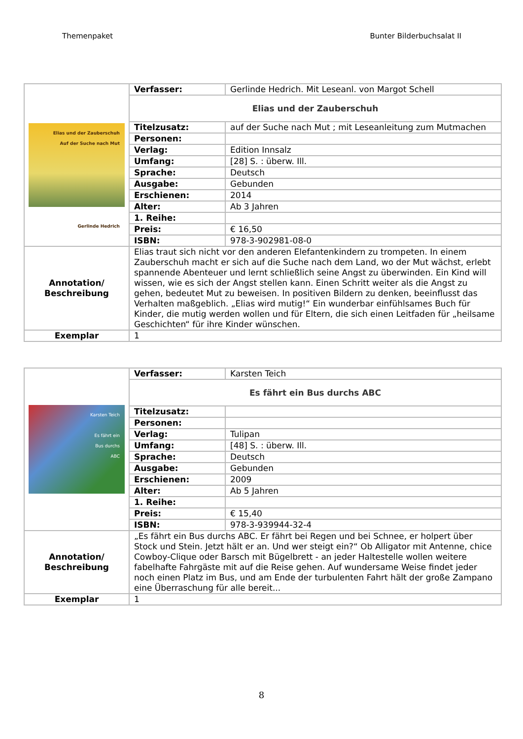Themenpaket Bunter Bilderbuchsalat II
| Elias und der Zauberschuh Auf der Suche nach Mut Gerlinde Hedrich | Verfasser: | Gerlinde Hedrich. Mit Leseanl. von Margot Schell |
| | Elias und der Zauberschuh | |
| | Titelzusatz: | auf der Suche nach Mut ; mit Leseanleitung zum Mutmachen |
| | Personen: | |
| | Verlag: | Edition Innsalz |
| | Umfang: | [28] S. : überw. Ill. |
| | Sprache: | Deutsch |
| | Ausgabe: | Gebunden |
| | Erschienen: | 2014 |
| | Alter: | Ab 3 Jahren |
| | 1. Reihe: | |
| | Preis: | € 16,50 |
| | ISBN: | 978-3-902981-08-0 |
| Annotation/ Beschreibung | Elias traut sich nicht vor den anderen Elefantenkindern zu trompeten. In einem Zauberschuh macht er sich auf die Suche nach dem Land, wo der Mut wächst, erlebt spannende Abenteuer und lernt schließlich seine Angst zu überwinden. Ein Kind will wissen, wie es sich der Angst stellen kann. Einen Schritt weiter als die Angst zu gehen, bedeutet Mut zu beweisen. In positiven Bildern zu denken, beeinflusst das Verhalten maßgeblich. „Elias wird mutig!“ Ein wunderbar einfühlsames Buch für Kinder, die mutig werden wollen und für Eltern, die sich einen Leitfaden für „heilsame Geschichten“ für ihre Kinder wünschen. | |
| Exemplar | 1 | |
| Karsten Teich Es fährt ein Bus durchs ABC | Verfasser: | Karsten Teich |
| | Es fährt ein Bus durchs ABC | |
| | Titelzusatz: | |
| | Personen: | |
| | Verlag: | Tulipan |
| | Umfang: | [48] S. : überw. Ill. |
| | Sprache: | Deutsch |
| | Ausgabe: | Gebunden |
| | Erschienen: | 2009 |
| | Alter: | Ab 5 Jahren |
| | 1. Reihe: | |
| | Preis: | € 15,40 |
| | ISBN: | 978-3-939944-32-4 |
| Annotation/ Beschreibung | „Es fährt ein Bus durchs ABC. Er fährt bei Regen und bei Schnee, er holpert über Stock und Stein. Jetzt hält er an. Und wer steigt ein?“ Ob Alligator mit Antenne, chice Cowboy-Clique oder Barsch mit Bügelbrett - an jeder Haltestelle wollen weitere fabelhafte Fahrgäste mit auf die Reise gehen. Auf wundersame Weise findet jeder noch einen Platz im Bus, und am Ende der turbulenten Fahrt hält der große Zampano eine Überraschung für alle bereit... | |
| Exemplar | 1 | |
8